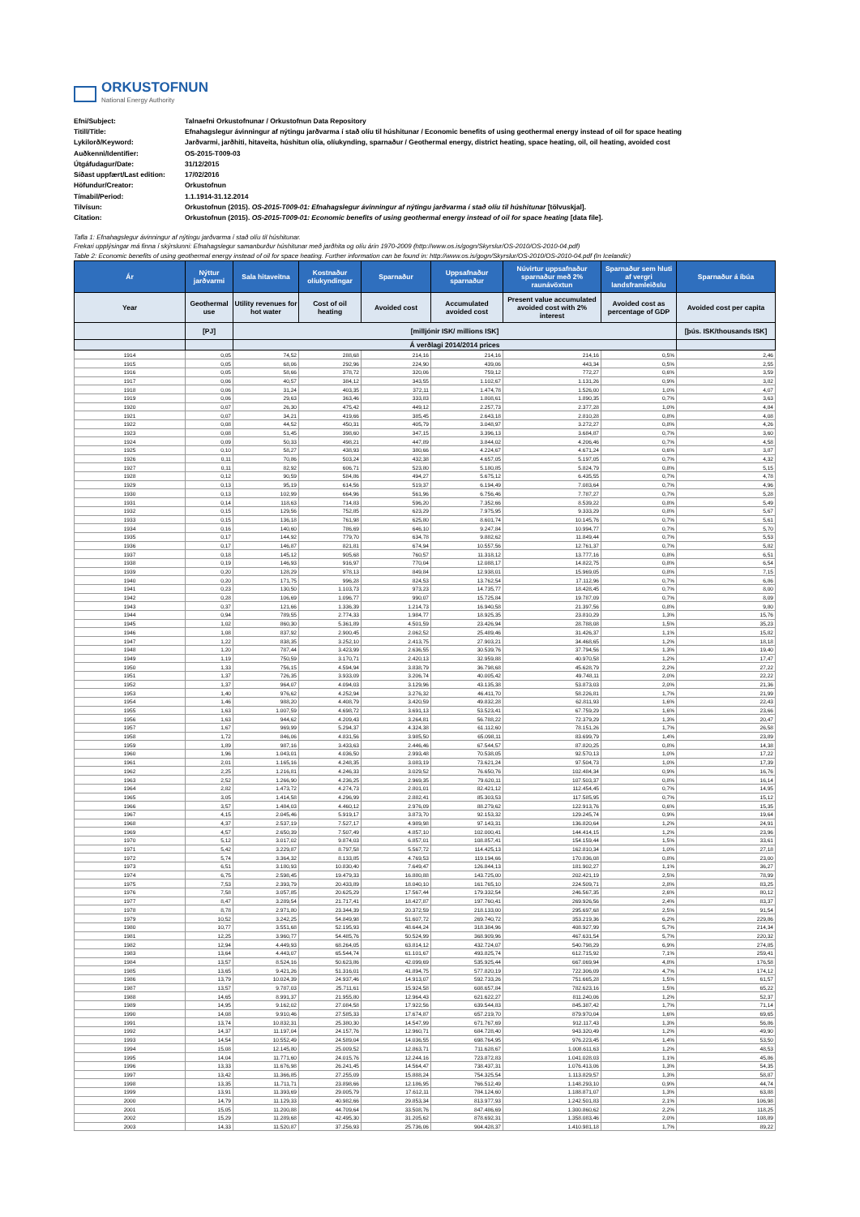ORKUSTOFNUN
National Energy Authority
| Efni/Subject: | Talnaefni Orkustofnunar / Orkustofnun Data Repository |
| Titill/Title: | Efnahagslegur ávinningur af nýtingu jarðvarma í stað olíu til húshitunar / Economic benefits of using geothermal energy instead of oil for space heating |
| Lykilorð/Keyword: | Jarðvarmi, jarðhiti, hitaveita, húshitun olía, olíukynding, sparnaður / Geothermal energy, district heating, space heating, oil, oil heating, avoided cost |
| Auðkenni/Identifier: | OS-2015-T009-03 |
| Útgáfudagur/Date: | 31/12/2015 |
| Síðast uppfært/Last edition: | 17/02/2016 |
| Höfundur/Creator: | Orkustofnun |
| Tímabil/Period: | 1.1.1914-31.12.2014 |
| Tilvísun: | Orkustofnun (2015). OS-2015-T009-01: Efnahagslegur ávinningur af nýtingu jarðvarma í stað olíu til húshitunar [tölvuskjal]. |
| Citation: | Orkustofnun (2015). OS-2015-T009-01: Economic benefits of using geothermal energy instead of oil for space heating [data file]. |
Tafla 1: Efnahagslegur ávinningur af nýtingu jarðvarma í stað olíu til húshitunar.
Frekari upplýsingar má finna í skýrslunni: Efnahagslegur samanburður húshitunar með jarðhita og olíu árin 1970-2009 (http://www.os.is/gogn/Skyrslur/OS-2010/OS-2010-04.pdf)
Table 2: Economic benefits of using geothermal energy instead of oil for space heating. Further information can be found in: http://www.os.is/gogn/Skyrslur/OS-2010/OS-2010-04.pdf (In Icelandic)
| Ár | Nýttur jarðvarmi | Sala hitaveitna | Kostnaður olíukyndingar | Sparnaður | Uppsafnaður sparnaður | Núvirtur uppsafnaður sparnaður með 2% raunávöxtun | Sparnaður sem hluti af vergri landsframleiðslu | Sparnaður á íbúa |
| --- | --- | --- | --- | --- | --- | --- | --- | --- |
| Year | Geothermal use | Utility revenues for hot water | Cost of oil heating | Avoided cost | Accumulated avoided cost | Present value accumulated avoided cost with 2% interest | Avoided cost as percentage of GDP | Avoided cost per capita |
| | [PJ] | [milljónir ISK/ millions ISK] | | | | | | [þús. ISK/thousands ISK] |
| | | Á verðlagi 2014/2014 prices | | | | | | |
| 1914 | 0,05 | 74,52 | 288,68 | 214,16 | 214,16 | 214,16 | 0,5% | 2,46 |
| 1915 | 0,05 | 68,06 | 292,96 | 224,90 | 439,06 | 443,34 | 0,5% | 2,55 |
| 1916 | 0,05 | 58,66 | 378,72 | 320,06 | 759,12 | 772,27 | 0,6% | 3,59 |
| 1917 | 0,06 | 40,57 | 384,12 | 343,55 | 1.102,67 | 1.131,26 | 0,9% | 3,82 |
| 1918 | 0,06 | 31,24 | 403,35 | 372,11 | 1.474,78 | 1.526,00 | 1,0% | 4,07 |
| 1919 | 0,06 | 29,63 | 363,46 | 333,83 | 1.808,61 | 1.890,35 | 0,7% | 3,63 |
| 1920 | 0,07 | 26,30 | 475,42 | 449,12 | 2.257,73 | 2.377,28 | 1,0% | 4,84 |
| 1921 | 0,07 | 34,21 | 419,66 | 385,45 | 2.643,18 | 2.810,28 | 0,8% | 4,08 |
| 1922 | 0,08 | 44,52 | 450,31 | 405,79 | 3.048,97 | 3.272,27 | 0,8% | 4,26 |
| 1923 | 0,08 | 51,45 | 398,60 | 347,15 | 3.396,13 | 3.684,87 | 0,7% | 3,60 |
| 1924 | 0,09 | 50,33 | 498,21 | 447,89 | 3.844,02 | 4.206,46 | 0,7% | 4,58 |
| 1925 | 0,10 | 58,27 | 438,93 | 380,66 | 4.224,67 | 4.671,24 | 0,6% | 3,87 |
| 1926 | 0,11 | 70,86 | 503,24 | 432,38 | 4.657,05 | 5.197,05 | 0,7% | 4,32 |
| 1927 | 0,11 | 82,92 | 606,71 | 523,80 | 5.180,85 | 5.824,79 | 0,8% | 5,15 |
| 1928 | 0,12 | 90,59 | 584,86 | 494,27 | 5.675,12 | 6.435,55 | 0,7% | 4,78 |
| 1929 | 0,13 | 95,19 | 614,56 | 519,37 | 6.194,49 | 7.083,64 | 0,7% | 4,96 |
| 1930 | 0,13 | 102,99 | 664,96 | 561,96 | 6.756,46 | 7.787,27 | 0,7% | 5,28 |
| 1931 | 0,14 | 118,63 | 714,83 | 596,20 | 7.352,66 | 8.539,22 | 0,8% | 5,49 |
| 1932 | 0,15 | 129,56 | 752,85 | 623,29 | 7.975,95 | 9.333,29 | 0,8% | 5,67 |
| 1933 | 0,15 | 136,18 | 761,98 | 625,80 | 8.601,74 | 10.145,76 | 0,7% | 5,61 |
| 1934 | 0,16 | 140,60 | 786,69 | 646,10 | 9.247,84 | 10.994,77 | 0,7% | 5,70 |
| 1935 | 0,17 | 144,92 | 779,70 | 634,78 | 9.882,62 | 11.849,44 | 0,7% | 5,53 |
| 1936 | 0,17 | 146,87 | 821,81 | 674,94 | 10.557,56 | 12.761,37 | 0,7% | 5,82 |
| 1937 | 0,18 | 145,12 | 905,68 | 760,57 | 11.318,12 | 13.777,16 | 0,8% | 6,51 |
| 1938 | 0,19 | 146,93 | 916,97 | 770,04 | 12.088,17 | 14.822,75 | 0,8% | 6,54 |
| 1939 | 0,20 | 128,29 | 978,13 | 849,84 | 12.938,01 | 15.969,05 | 0,8% | 7,15 |
| 1940 | 0,20 | 171,75 | 996,28 | 824,53 | 13.762,54 | 17.112,96 | 0,7% | 6,86 |
| 1941 | 0,23 | 130,50 | 1.103,73 | 973,23 | 14.735,77 | 18.428,45 | 0,7% | 8,00 |
| 1942 | 0,28 | 106,69 | 1.096,77 | 990,07 | 15.725,84 | 19.787,09 | 0,7% | 8,09 |
| 1943 | 0,37 | 121,66 | 1.336,39 | 1.214,73 | 16.940,58 | 21.397,56 | 0,8% | 9,80 |
| 1944 | 0,94 | 789,55 | 2.774,33 | 1.984,77 | 18.925,35 | 23.810,29 | 1,3% | 15,76 |
| 1945 | 1,02 | 860,30 | 5.361,89 | 4.501,59 | 23.426,94 | 28.788,08 | 1,5% | 35,23 |
| 1946 | 1,08 | 837,92 | 2.900,45 | 2.062,52 | 25.489,46 | 31.426,37 | 1,1% | 15,82 |
| 1947 | 1,22 | 838,35 | 3.252,10 | 2.413,75 | 27.903,21 | 34.468,65 | 1,2% | 18,18 |
| 1948 | 1,20 | 787,44 | 3.423,99 | 2.636,55 | 30.539,76 | 37.794,56 | 1,3% | 19,40 |
| 1949 | 1,19 | 750,59 | 3.170,71 | 2.420,13 | 32.959,88 | 40.970,58 | 1,2% | 17,47 |
| 1950 | 1,33 | 756,15 | 4.594,94 | 3.838,79 | 36.798,68 | 45.628,79 | 2,2% | 27,22 |
| 1951 | 1,37 | 726,35 | 3.933,09 | 3.206,74 | 40.005,42 | 49.748,11 | 2,0% | 22,22 |
| 1952 | 1,37 | 964,07 | 4.094,03 | 3.129,96 | 43.135,38 | 53.873,03 | 2,0% | 21,36 |
| 1953 | 1,40 | 976,62 | 4.252,94 | 3.276,32 | 46.411,70 | 58.226,81 | 1,7% | 21,99 |
| 1954 | 1,46 | 988,20 | 4.408,79 | 3.420,59 | 49.832,28 | 62.811,93 | 1,6% | 22,43 |
| 1955 | 1,63 | 1.007,59 | 4.698,72 | 3.691,13 | 53.523,41 | 67.759,29 | 1,6% | 23,66 |
| 1956 | 1,63 | 944,62 | 4.209,43 | 3.264,81 | 56.788,22 | 72.379,29 | 1,3% | 20,47 |
| 1957 | 1,67 | 969,99 | 5.294,37 | 4.324,38 | 61.112,60 | 78.151,26 | 1,7% | 26,58 |
| 1958 | 1,72 | 846,06 | 4.831,56 | 3.985,50 | 65.098,11 | 83.699,79 | 1,4% | 23,89 |
| 1959 | 1,89 | 987,16 | 3.433,63 | 2.446,46 | 67.544,57 | 87.820,25 | 0,8% | 14,38 |
| 1960 | 1,96 | 1.043,01 | 4.036,50 | 2.993,48 | 70.538,05 | 92.570,13 | 1,0% | 17,22 |
| 1961 | 2,01 | 1.165,16 | 4.248,35 | 3.083,19 | 73.621,24 | 97.504,73 | 1,0% | 17,39 |
| 1962 | 2,25 | 1.216,81 | 4.246,33 | 3.029,52 | 76.650,76 | 102.484,34 | 0,9% | 16,76 |
| 1963 | 2,52 | 1.266,90 | 4.236,25 | 2.969,35 | 79.620,11 | 107.503,37 | 0,8% | 16,14 |
| 1964 | 2,82 | 1.473,72 | 4.274,73 | 2.801,01 | 82.421,12 | 112.454,45 | 0,7% | 14,95 |
| 1965 | 3,05 | 1.414,58 | 4.296,99 | 2.882,41 | 85.303,53 | 117.585,95 | 0,7% | 15,12 |
| 1966 | 3,57 | 1.484,03 | 4.460,12 | 2.976,09 | 88.279,62 | 122.913,76 | 0,6% | 15,35 |
| 1967 | 4,15 | 2.045,46 | 5.919,17 | 3.873,70 | 92.153,32 | 129.245,74 | 0,9% | 19,64 |
| 1968 | 4,37 | 2.537,19 | 7.527,17 | 4.989,98 | 97.143,31 | 136.820,64 | 1,2% | 24,91 |
| 1969 | 4,57 | 2.650,39 | 7.507,49 | 4.857,10 | 102.000,41 | 144.414,15 | 1,2% | 23,96 |
| 1970 | 5,12 | 3.017,02 | 9.874,03 | 6.857,01 | 108.857,41 | 154.159,44 | 1,5% | 33,61 |
| 1971 | 5,42 | 3.229,87 | 8.797,58 | 5.567,72 | 114.425,13 | 162.810,34 | 1,0% | 27,18 |
| 1972 | 5,74 | 3.364,32 | 8.133,85 | 4.769,53 | 119.194,66 | 170.836,08 | 0,8% | 23,00 |
| 1973 | 6,51 | 3.180,93 | 10.830,40 | 7.649,47 | 126.844,13 | 181.902,27 | 1,1% | 36,27 |
| 1974 | 6,75 | 2.598,45 | 19.479,33 | 16.880,88 | 143.725,00 | 202.421,19 | 2,5% | 78,99 |
| 1975 | 7,53 | 2.393,79 | 20.433,89 | 18.040,10 | 161.765,10 | 224.509,71 | 2,8% | 83,25 |
| 1976 | 7,58 | 3.057,85 | 20.625,29 | 17.567,44 | 179.332,54 | 246.567,35 | 2,6% | 80,12 |
| 1977 | 8,47 | 3.289,54 | 21.717,41 | 18.427,87 | 197.760,41 | 269.926,56 | 2,4% | 83,37 |
| 1978 | 8,78 | 2.971,80 | 23.344,39 | 20.372,59 | 218.133,00 | 295.697,68 | 2,5% | 91,54 |
| 1979 | 10,52 | 3.242,25 | 54.849,98 | 51.607,72 | 269.740,72 | 353.219,36 | 6,2% | 229,86 |
| 1980 | 10,77 | 3.551,68 | 52.195,93 | 48.644,24 | 318.384,96 | 408.927,99 | 5,7% | 214,34 |
| 1981 | 12,25 | 3.960,77 | 54.485,76 | 50.524,99 | 368.909,96 | 467.631,54 | 5,7% | 220,32 |
| 1982 | 12,94 | 4.449,93 | 68.264,05 | 63.814,12 | 432.724,07 | 540.798,29 | 6,9% | 274,85 |
| 1983 | 13,64 | 4.443,07 | 65.544,74 | 61.101,67 | 493.825,74 | 612.715,92 | 7,1% | 259,41 |
| 1984 | 13,57 | 8.524,16 | 50.623,86 | 42.099,69 | 535.925,44 | 667.069,94 | 4,8% | 176,58 |
| 1985 | 13,65 | 9.421,26 | 51.316,01 | 41.894,75 | 577.820,19 | 722.306,09 | 4,7% | 174,12 |
| 1986 | 13,79 | 10.024,39 | 24.937,46 | 14.913,07 | 592.733,26 | 751.665,28 | 1,5% | 61,57 |
| 1987 | 13,57 | 9.787,03 | 25.711,61 | 15.924,58 | 608.657,84 | 782.623,16 | 1,5% | 65,22 |
| 1988 | 14,65 | 8.991,37 | 21.955,80 | 12.964,43 | 621.622,27 | 811.240,06 | 1,2% | 52,37 |
| 1989 | 14,95 | 9.162,02 | 27.084,58 | 17.922,56 | 639.544,83 | 845.387,42 | 1,7% | 71,14 |
| 1990 | 14,08 | 9.910,46 | 27.585,33 | 17.674,87 | 657.219,70 | 879.970,04 | 1,6% | 69,65 |
| 1991 | 13,74 | 10.832,31 | 25.380,30 | 14.547,99 | 671.767,69 | 912.117,43 | 1,3% | 56,86 |
| 1992 | 14,37 | 11.197,04 | 24.157,76 | 12.960,71 | 684.728,40 | 943.320,49 | 1,2% | 49,90 |
| 1993 | 14,54 | 10.552,49 | 24.589,04 | 14.036,55 | 698.764,95 | 976.223,45 | 1,4% | 53,50 |
| 1994 | 15,08 | 12.145,80 | 25.009,52 | 12.863,71 | 711.628,67 | 1.008.611,63 | 1,2% | 48,53 |
| 1995 | 14,04 | 11.771,60 | 24.015,76 | 12.244,16 | 723.872,83 | 1.041.028,03 | 1,1% | 45,86 |
| 1996 | 13,33 | 11.676,98 | 26.241,45 | 14.564,47 | 738.437,31 | 1.076.413,06 | 1,3% | 54,35 |
| 1997 | 13,42 | 11.366,85 | 27.255,09 | 15.888,24 | 754.325,54 | 1.113.829,57 | 1,3% | 58,87 |
| 1998 | 13,35 | 11.711,71 | 23.898,66 | 12.186,95 | 766.512,49 | 1.148.293,10 | 0,9% | 44,74 |
| 1999 | 13,91 | 11.393,69 | 29.005,79 | 17.612,11 | 784.124,60 | 1.188.871,07 | 1,3% | 63,88 |
| 2000 | 14,79 | 11.129,33 | 40.982,66 | 29.853,34 | 813.977,93 | 1.242.501,83 | 2,1% | 106,98 |
| 2001 | 15,05 | 11.200,88 | 44.709,64 | 33.508,76 | 847.486,69 | 1.300.860,62 | 2,2% | 118,25 |
| 2002 | 15,29 | 11.289,68 | 42.495,30 | 31.205,62 | 878.692,31 | 1.358.083,46 | 2,0% | 108,89 |
| 2003 | 14,33 | 11.520,87 | 37.256,93 | 25.736,06 | 904.428,37 | 1.410.981,18 | 1,7% | 89,22 |